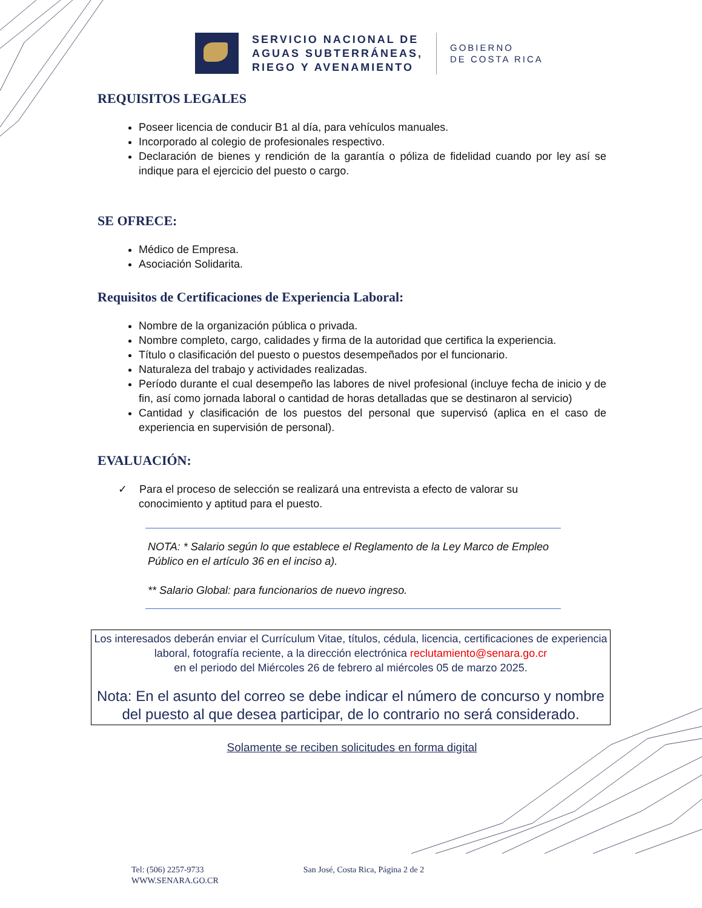SERVICIO NACIONAL DE
AGUAS SUBTERRÁNEAS,
RIEGO Y AVENAMIENTO
GOBIERNO
DE COSTA RICA
REQUISITOS LEGALES
Poseer licencia de conducir B1 al día, para vehículos manuales.
Incorporado al colegio de profesionales respectivo.
Declaración de bienes y rendición de la garantía o póliza de fidelidad cuando por ley así se indique para el ejercicio del puesto o cargo.
SE OFRECE:
Médico de Empresa.
Asociación Solidarita.
Requisitos de Certificaciones de Experiencia Laboral:
Nombre de la organización pública o privada.
Nombre completo, cargo, calidades y firma de la autoridad que certifica la experiencia.
Título o clasificación del puesto o puestos desempeñados por el funcionario.
Naturaleza del trabajo y actividades realizadas.
Período durante el cual desempeño las labores de nivel profesional (incluye fecha de inicio y de fin, así como jornada laboral o cantidad de horas detalladas que se destinaron al servicio)
Cantidad y clasificación de los puestos del personal que supervisó (aplica en el caso de experiencia en supervisión de personal).
EVALUACIÓN:
✓ Para el proceso de selección se realizará una entrevista a efecto de valorar su
conocimiento y aptitud para el puesto.
NOTA: * Salario según lo que establece el Reglamento de la Ley Marco de Empleo Público en el artículo 36 en el inciso a).
** Salario Global: para funcionarios de nuevo ingreso.
Los interesados deberán enviar el Currículum Vitae, títulos, cédula, licencia, certificaciones de experiencia laboral, fotografía reciente, a la dirección electrónica reclutamiento@senara.go.cr
en el periodo del Miércoles 26 de febrero al miércoles 05 de marzo 2025.
Nota: En el asunto del correo se debe indicar el número de concurso y nombre del puesto al que desea participar, de lo contrario no será considerado.
Solamente se reciben solicitudes en forma digital
Tel: (506) 2257-9733
WWW.SENARA.GO.CR
San José, Costa Rica, Página 2 de 2